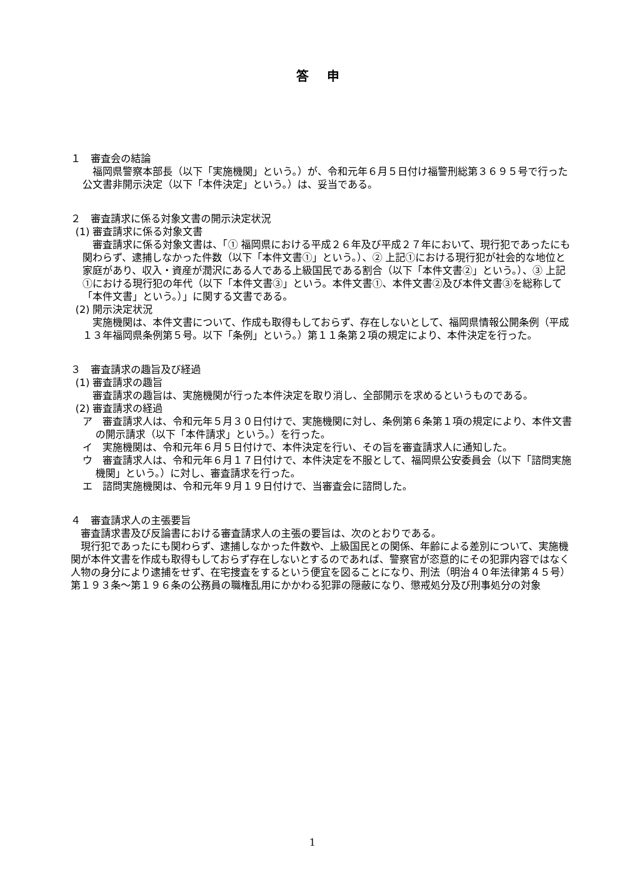答 申
１　審査会の結論
　福岡県警察本部長（以下「実施機関」という。）が、令和元年６月５日付け福警刑総第３６９５号で行った公文書非開示決定（以下「本件決定」という。）は、妥当である。
２　審査請求に係る対象文書の開示決定状況
(1) 審査請求に係る対象文書
　審査請求に係る対象文書は、「① 福岡県における平成２６年及び平成２７年において、現行犯であったにも関わらず、逮捕しなかった件数（以下「本件文書①」という。）、② 上記①における現行犯が社会的な地位と家庭があり、収入・資産が潤沢にある人である上級国民である割合（以下「本件文書②」という。）、③ 上記①における現行犯の年代（以下「本件文書③」という。本件文書①、本件文書②及び本件文書③を総称して「本件文書」という。）」に関する文書である。
(2) 開示決定状況
　実施機関は、本件文書について、作成も取得もしておらず、存在しないとして、福岡県情報公開条例（平成１３年福岡県条例第５号。以下「条例」という。）第１１条第２項の規定により、本件決定を行った。
３　審査請求の趣旨及び経過
(1) 審査請求の趣旨
　審査請求の趣旨は、実施機関が行った本件決定を取り消し、全部開示を求めるというものである。
(2) 審査請求の経過
ア　審査請求人は、令和元年５月３０日付けで、実施機関に対し、条例第６条第１項の規定により、本件文書の開示請求（以下「本件請求」という。）を行った。
イ　実施機関は、令和元年６月５日付けで、本件決定を行い、その旨を審査請求人に通知した。
ウ　審査請求人は、令和元年６月１７日付けで、本件決定を不服として、福岡県公安委員会（以下「諮問実施機関」という。）に対し、審査請求を行った。
エ　諮問実施機関は、令和元年９月１９日付けで、当審査会に諮問した。
４　審査請求人の主張要旨
　審査請求書及び反論書における審査請求人の主張の要旨は、次のとおりである。
　現行犯であったにも関わらず、逮捕しなかった件数や、上級国民との関係、年齢による差別について、実施機関が本件文書を作成も取得もしておらず存在しないとするのであれば、警察官が恣意的にその犯罪内容ではなく人物の身分により逮捕をせず、在宅捜査をするという便宜を図ることになり、刑法（明治４０年法律第４５号）第１９３条～第１９６条の公務員の職権乱用にかかわる犯罪の隠蔽になり、懲戒処分及び刑事処分の対象
1